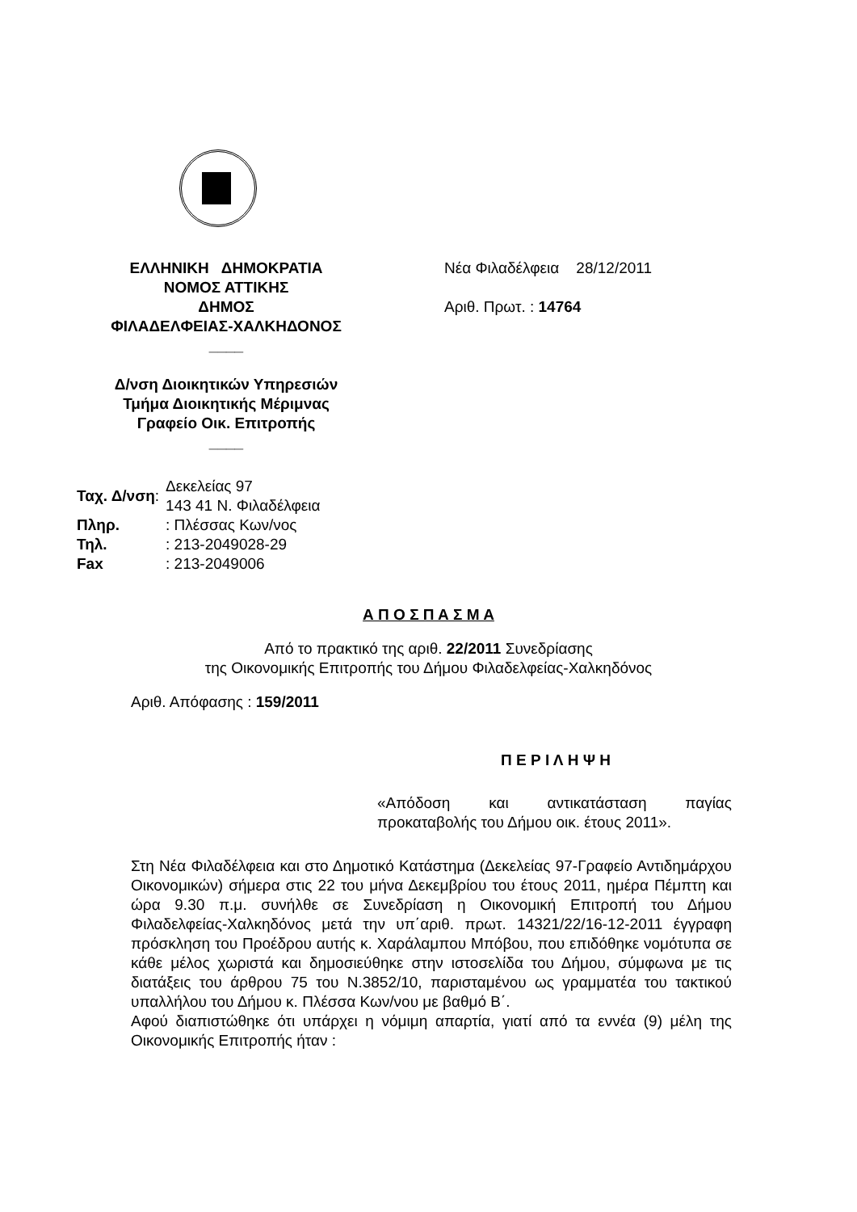ΕΛΛΗΝΙΚΗ ΔΗΜΟΚΡΑΤΙΑ
ΝΟΜΟΣ ΑΤΤΙΚΗΣ
ΔΗΜΟΣ
ΦΙΛΑΔΕΛΦΕΙΑΣ-ΧΑΛΚΗΔΟΝΟΣ
____
Δ/νση Διοικητικών Υπηρεσιών
Τμήμα Διοικητικής Μέριμνας
Γραφείο Οικ. Επιτροπής
____
Νέα Φιλαδέλφεια 28/12/2011
Αριθ. Πρωτ. : 14764
| Ταχ. Δ/νση : | Δεκελείας 97 143 41 Ν. Φιλαδέλφεια |
| Πληρ. | : Πλέσσας Κων/νος |
| Τηλ. | : 213-2049028-29 |
| Fax | : 213-2049006 |
Α Π Ο Σ Π Α Σ Μ Α
Από το πρακτικό της αριθ. 22/2011 Συνεδρίασης
της Οικονομικής Επιτροπής του Δήμου Φιλαδελφείας-Χαλκηδόνος
Αριθ. Απόφασης : 159/2011
Π Ε Ρ Ι Λ Η Ψ Η
«Απόδοση και αντικατάσταση παγίας προκαταβολής του Δήμου οικ. έτους 2011».
Στη Νέα Φιλαδέλφεια και στο Δημοτικό Κατάστημα (Δεκελείας 97-Γραφείο Αντιδημάρχου Οικονομικών) σήμερα στις 22 του μήνα Δεκεμβρίου του έτους 2011, ημέρα Πέμπτη και ώρα 9.30 π.μ. συνήλθε σε Συνεδρίαση η Οικονομική Επιτροπή του Δήμου Φιλαδελφείας-Χαλκηδόνος μετά την υπ΄αριθ. πρωτ. 14321/22/16-12-2011 έγγραφη πρόσκληση του Προέδρου αυτής κ. Χαράλαμπου Μπόβου, που επιδόθηκε νομότυπα σε κάθε μέλος χωριστά και δημοσιεύθηκε στην ιστοσελίδα του Δήμου, σύμφωνα με τις διατάξεις του άρθρου 75 του Ν.3852/10, παρισταμένου ως γραμματέα του τακτικού υπαλλήλου του Δήμου κ. Πλέσσα Κων/νου με βαθμό Β΄.
Αφού διαπιστώθηκε ότι υπάρχει η νόμιμη απαρτία, γιατί από τα εννέα (9) μέλη της Οικονομικής Επιτροπής ήταν :